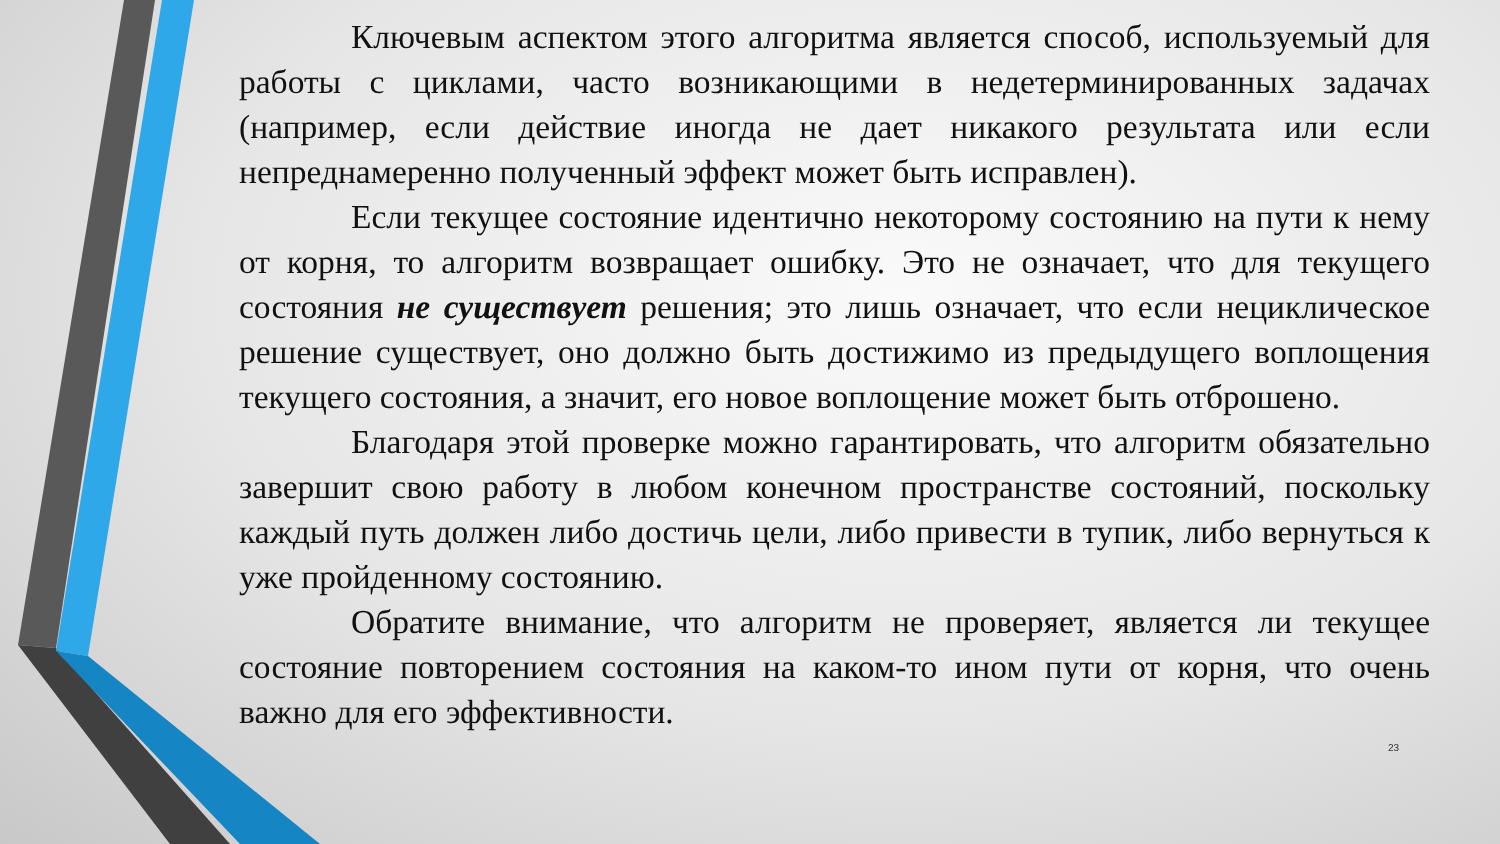Ключевым аспектом этого алгоритма является способ, используемый для работы с циклами, часто возникающими в недетерминированных задачах (например, если действие иногда не дает никакого результата или если непреднамеренно полученный эффект может быть исправлен).
Если текущее состояние идентично некоторому состоянию на пути к нему от корня, то алгоритм возвращает ошибку. Это не означает, что для текущего состояния не существует решения; это лишь означает, что если нециклическое решение существует, оно должно быть достижимо из предыдущего воплощения текущего состояния, а значит, его новое воплощение может быть отброшено.
Благодаря этой проверке можно гарантировать, что алгоритм обязательно завершит свою работу в любом конечном пространстве состояний, поскольку каждый путь должен либо достичь цели, либо привести в тупик, либо вернуться к уже пройденному состоянию.
Обратите внимание, что алгоритм не проверяет, является ли текущее состояние повторением состояния на каком-то ином пути от корня, что очень важно для его эффективности.
23